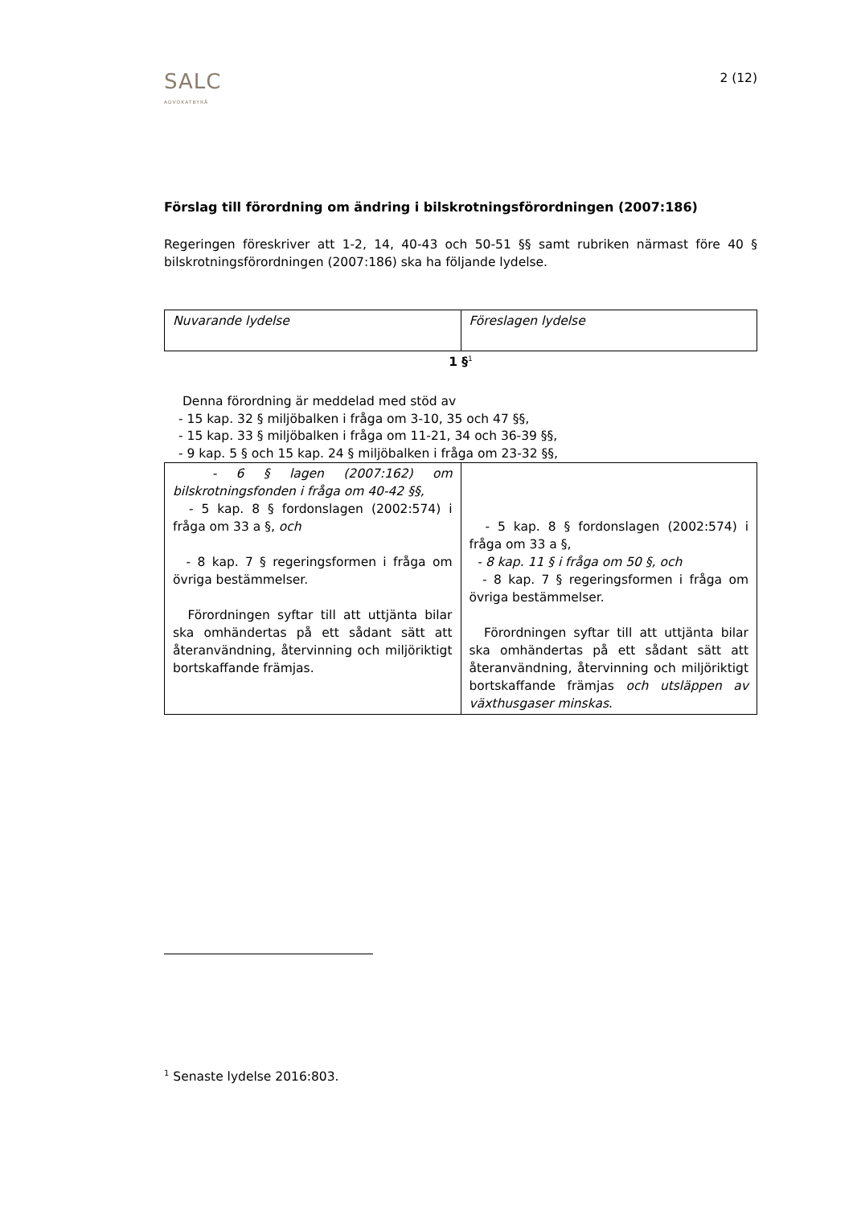SALC
ADVOKATBYRÅ
2 (12)
Förslag till förordning om ändring i bilskrotningsförordningen (2007:186)
Regeringen föreskriver att 1-2, 14, 40-43 och 50-51 §§ samt rubriken närmast före 40 § bilskrotningsförordningen (2007:186) ska ha följande lydelse.
| Nuvarande lydelse | Föreslagen lydelse |
1 §<sup>1</sup>
Denna förordning är meddelad med stöd av
- 15 kap. 32 § miljöbalken i fråga om 3-10, 35 och 47 §§,
- 15 kap. 33 § miljöbalken i fråga om 11-21, 34 och 36-39 §§,
- 9 kap. 5 § och 15 kap. 24 § miljöbalken i fråga om 23-32 §§,
| - 6 § lagen (2007:162) om bilskrotningsfonden i fråga om 40-42 §§, - 5 kap. 8 § fordonslagen (2002:574) i fråga om 33 a §, och - 8 kap. 7 § regeringsformen i fråga om övriga bestämmelser. Förordningen syftar till att uttjänta bilar ska omhändertas på ett sådant sätt att återanvändning, återvinning och miljöriktigt bortskaffande främjas. | - 5 kap. 8 § fordonslagen (2002:574) i fråga om 33 a §, - 8 kap. 11 § i fråga om 50 §, och - 8 kap. 7 § regeringsformen i fråga om övriga bestämmelser. Förordningen syftar till att uttjänta bilar ska omhändertas på ett sådant sätt att återanvändning, återvinning och miljöriktigt bortskaffande främjas och utsläppen av växthusgaser minskas . |
<sup>1</sup> Senaste lydelse 2016:803.